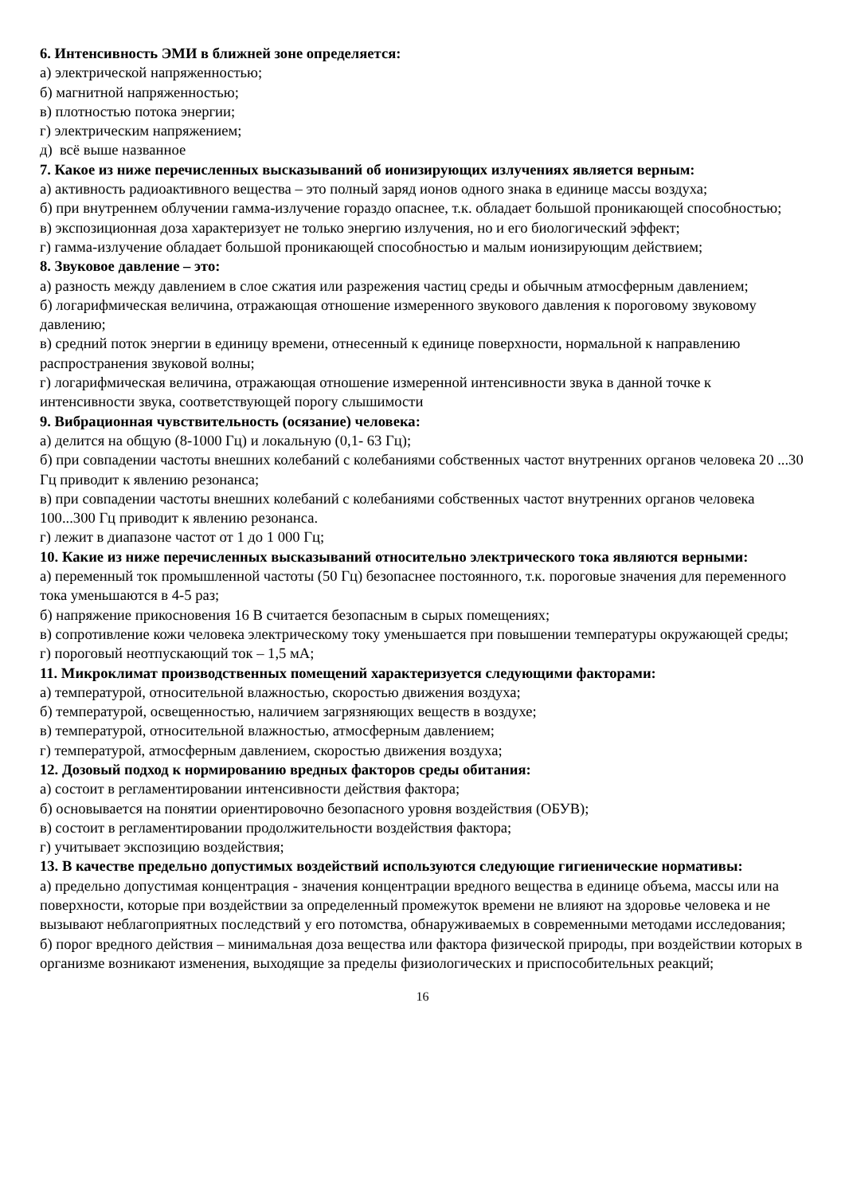6. Интенсивность ЭМИ в ближней зоне определяется:
а) электрической напряженностью;
б) магнитной напряженностью;
в) плотностью потока энергии;
г) электрическим напряжением;
д) всё выше названное
7. Какое из ниже перечисленных высказываний об ионизирующих излучениях является верным:
а) активность радиоактивного вещества – это полный заряд ионов одного знака в единице массы воздуха;
б) при внутреннем облучении гамма-излучение гораздо опаснее, т.к. обладает большой проникающей способностью;
в) экспозиционная доза характеризует не только энергию излучения, но и его биологический эффект;
г) гамма-излучение обладает большой проникающей способностью и малым ионизирующим действием;
8. Звуковое давление – это:
а) разность между давлением в слое сжатия или разрежения частиц среды и обычным атмосферным давлением;
б) логарифмическая величина, отражающая отношение измеренного звукового давления к пороговому звуковому давлению;
в) средний поток энергии в единицу времени, отнесенный к единице поверхности, нормальной к направлению распространения звуковой волны;
г) логарифмическая величина, отражающая отношение измеренной интенсивности звука в данной точке к интенсивности звука, соответствующей порогу слышимости
9. Вибрационная чувствительность (осязание) человека:
а) делится на общую (8-1000 Гц) и локальную (0,1- 63 Гц);
б) при совпадении частоты внешних колебаний с колебаниями собственных частот внутренних органов человека 20 ...30 Гц приводит к явлению резонанса;
в) при совпадении частоты внешних колебаний с колебаниями собственных частот внутренних органов человека 100...300 Гц приводит к явлению резонанса.
г) лежит в диапазоне частот от 1 до 1 000 Гц;
10. Какие из ниже перечисленных высказываний относительно электрического тока являются верными:
а) переменный ток промышленной частоты (50 Гц) безопаснее постоянного, т.к. пороговые значения для переменного тока уменьшаются в 4-5 раз;
б) напряжение прикосновения 16 В считается безопасным в сырых помещениях;
в) сопротивление кожи человека электрическому току уменьшается при повышении температуры окружающей среды;
г) пороговый неотпускающий ток – 1,5 мА;
11. Микроклимат производственных помещений характеризуется следующими факторами:
а) температурой, относительной влажностью, скоростью движения воздуха;
б) температурой, освещенностью, наличием загрязняющих веществ в воздухе;
в) температурой, относительной влажностью, атмосферным давлением;
г) температурой, атмосферным давлением, скоростью движения воздуха;
12. Дозовый подход к нормированию вредных факторов среды обитания:
а) состоит в регламентировании интенсивности действия фактора;
б) основывается на понятии ориентировочно безопасного уровня воздействия (ОБУВ);
в) состоит в регламентировании продолжительности воздействия фактора;
г) учитывает экспозицию воздействия;
13. В качестве предельно допустимых воздействий используются следующие гигиенические нормативы:
а) предельно допустимая концентрация - значения концентрации вредного вещества в единице объема, массы или на поверхности, которые при воздействии за определенный промежуток времени не влияют на здоровье человека и не вызывают неблагоприятных последствий у его потомства, обнаруживаемых в современными методами исследования;
б) порог вредного действия – минимальная доза вещества или фактора физической природы, при воздействии которых в организме возникают изменения, выходящие за пределы физиологических и приспособительных реакций;
16